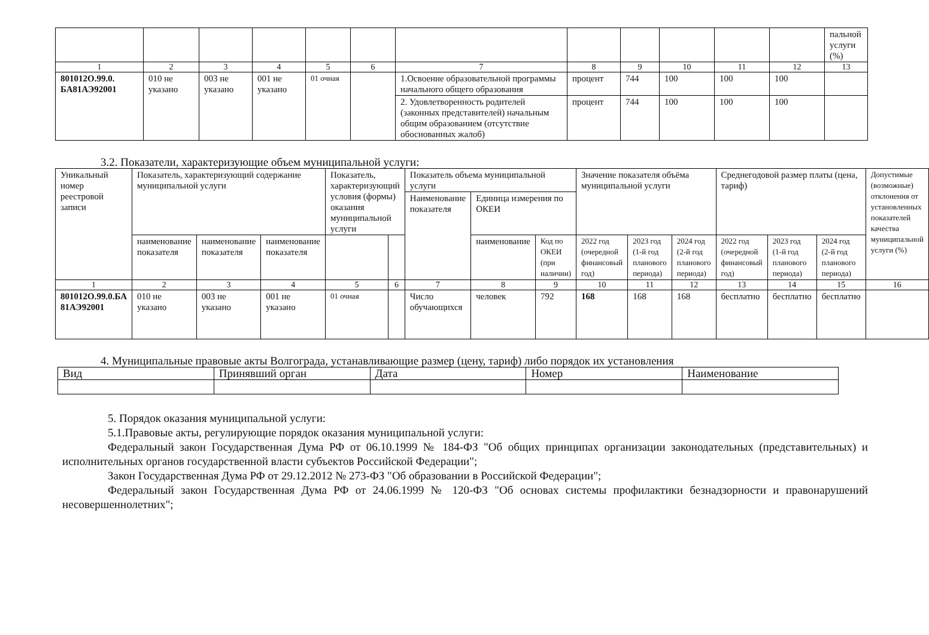| | | | | | | | | | | | | пальной услуги (%) |
| 1 | 2 | 3 | 4 | 5 | 6 | 7 | 8 | 9 | 10 | 11 | 12 | 13 |
| 801012О.99.0. БА81АЭ92001 | 010 не указано | 003 не указано | 001 не указано | 01 очная | | 1.Освоение образовательной программы начального общего образования | процент | 744 | 100 | 100 | 100 | |
| | | | | | | 2. Удовлетворенность родителей (законных представителей) начальным общим образованием (отсутствие обоснованных жалоб) | процент | 744 | 100 | 100 | 100 | |
3.2. Показатели, характеризующие объем муниципальной услуги:
| Уникальный номер реестровой записи | Показатель, характеризующий содержание муниципальной услуги | | | Показатель, характеризующий условия (формы) оказания муниципальной услуги | | Показатель объема муниципальной услуги | | | Значение показателя объёма муниципальной услуги | | | Среднегодовой размер платы (цена, тариф) | | | Допустимые (возможные) отклонения от установленных показателей качества муниципальной услуги (%) |
| | | | | | | Наименование показателя | Единица измерения по ОКЕИ | | | | | | | | |
| | наименование показателя | наименование показателя | наименование показателя | | | | наименование | Код по ОКЕИ (при наличии) | 2022 год (очередной финансовый год) | 2023 год (1-й год планового периода) | 2024 год (2-й год планового периода) | 2022 год (очередной финансовый год) | 2023 год (1-й год планового периода) | 2024 год (2-й год планового периода) | |
| 1 | 2 | 3 | 4 | 5 | 6 | 7 | 8 | 9 | 10 | 11 | 12 | 13 | 14 | 15 | 16 |
| 801012О.99.0.БА 81АЭ92001 | 010 не указано | 003 не указано | 001 не указано | 01 очная | | Число обучающихся | человек | 792 | 168 | 168 | 168 | бесплатно | бесплатно | бесплатно | |
4. Муниципальные правовые акты Волгограда, устанавливающие размер (цену, тариф) либо порядок их установления
| Вид | Принявший орган | Дата | Номер | Наименование |
5. Порядок оказания муниципальной услуги:
5.1.Правовые акты, регулирующие порядок оказания муниципальной услуги:
Федеральный закон Государственная Дума РФ от 06.10.1999 № 184-ФЗ "Об общих принципах организации законодательных (представительных) и исполнительных органов государственной власти субъектов Российской Федерации";
Закон Государственная Дума РФ от 29.12.2012 № 273-ФЗ "Об образовании в Российской Федерации";
Федеральный закон Государственная Дума РФ от 24.06.1999 № 120-ФЗ "Об основах системы профилактики безнадзорности и правонарушений несовершеннолетних";